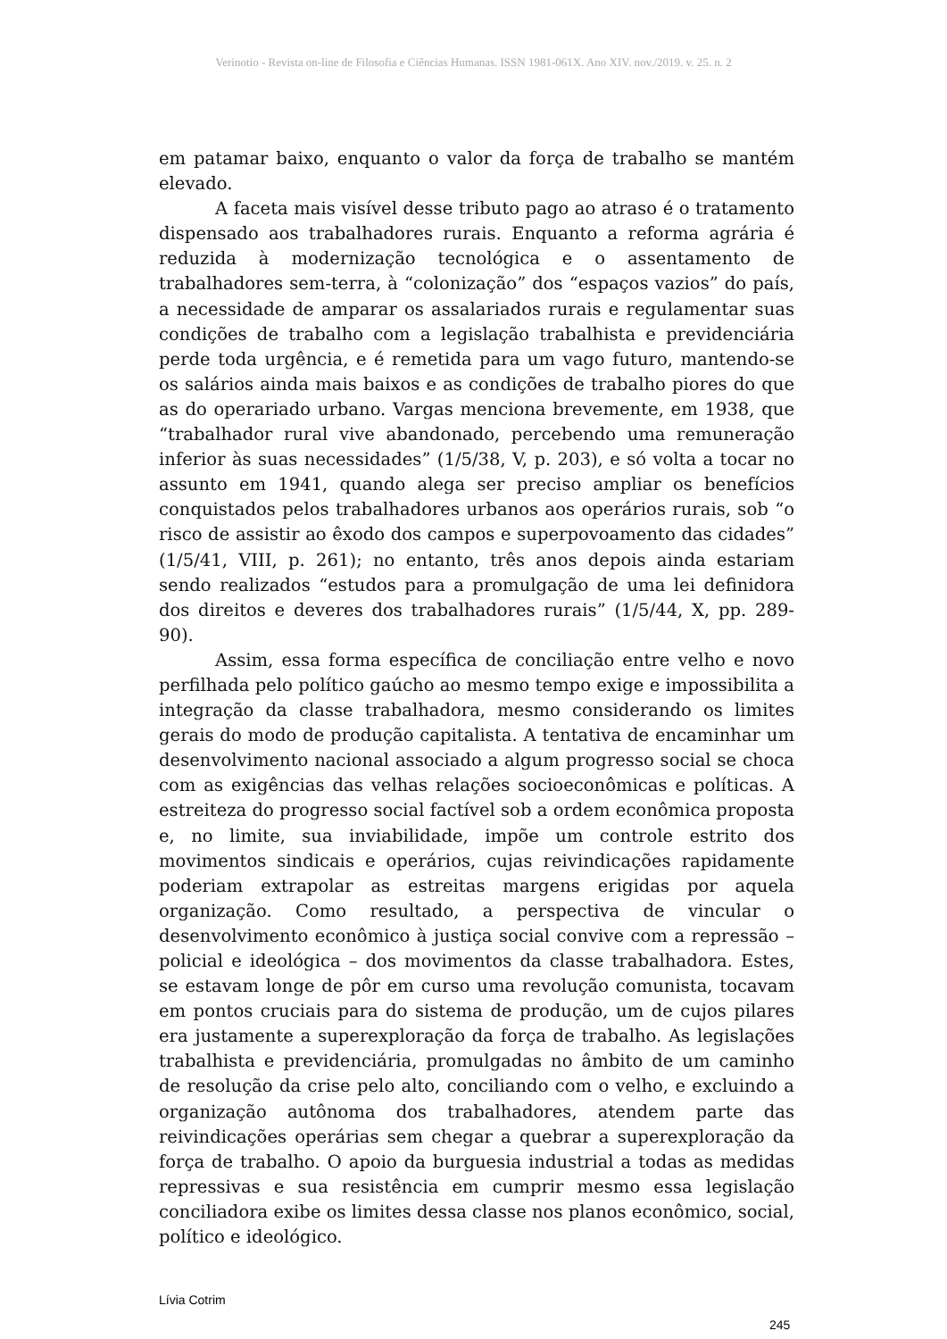Verinotio - Revista on-line de Filosofia e Ciências Humanas. ISSN 1981-061X. Ano XIV. nov./2019. v. 25. n. 2
em patamar baixo, enquanto o valor da força de trabalho se mantém elevado.
A faceta mais visível desse tributo pago ao atraso é o tratamento dispensado aos trabalhadores rurais. Enquanto a reforma agrária é reduzida à modernização tecnológica e o assentamento de trabalhadores sem-terra, à “colonização” dos “espaços vazios” do país, a necessidade de amparar os assalariados rurais e regulamentar suas condições de trabalho com a legislação trabalhista e previdenciária perde toda urgência, e é remetida para um vago futuro, mantendo-se os salários ainda mais baixos e as condições de trabalho piores do que as do operariado urbano. Vargas menciona brevemente, em 1938, que “trabalhador rural vive abandonado, percebendo uma remuneração inferior às suas necessidades” (1/5/38, V, p. 203), e só volta a tocar no assunto em 1941, quando alega ser preciso ampliar os benefícios conquistados pelos trabalhadores urbanos aos operários rurais, sob “o risco de assistir ao êxodo dos campos e superpovoamento das cidades” (1/5/41, VIII, p. 261); no entanto, três anos depois ainda estariam sendo realizados “estudos para a promulgação de uma lei definidora dos direitos e deveres dos trabalhadores rurais” (1/5/44, X, pp. 289-90).
Assim, essa forma específica de conciliação entre velho e novo perfilhada pelo político gaúcho ao mesmo tempo exige e impossibilita a integração da classe trabalhadora, mesmo considerando os limites gerais do modo de produção capitalista. A tentativa de encaminhar um desenvolvimento nacional associado a algum progresso social se choca com as exigências das velhas relações socioeconômicas e políticas. A estreiteza do progresso social factível sob a ordem econômica proposta e, no limite, sua inviabilidade, impõe um controle estrito dos movimentos sindicais e operários, cujas reivindicações rapidamente poderiam extrapolar as estreitas margens erigidas por aquela organização. Como resultado, a perspectiva de vincular o desenvolvimento econômico à justiça social convive com a repressão – policial e ideológica – dos movimentos da classe trabalhadora. Estes, se estavam longe de pôr em curso uma revolução comunista, tocavam em pontos cruciais para do sistema de produção, um de cujos pilares era justamente a superexploração da força de trabalho. As legislações trabalhista e previdenciária, promulgadas no âmbito de um caminho de resolução da crise pelo alto, conciliando com o velho, e excluindo a organização autônoma dos trabalhadores, atendem parte das reivindicações operárias sem chegar a quebrar a superexploração da força de trabalho. O apoio da burguesia industrial a todas as medidas repressivas e sua resistência em cumprir mesmo essa legislação conciliadora exibe os limites dessa classe nos planos econômico, social, político e ideológico.
Lívia Cotrim
245